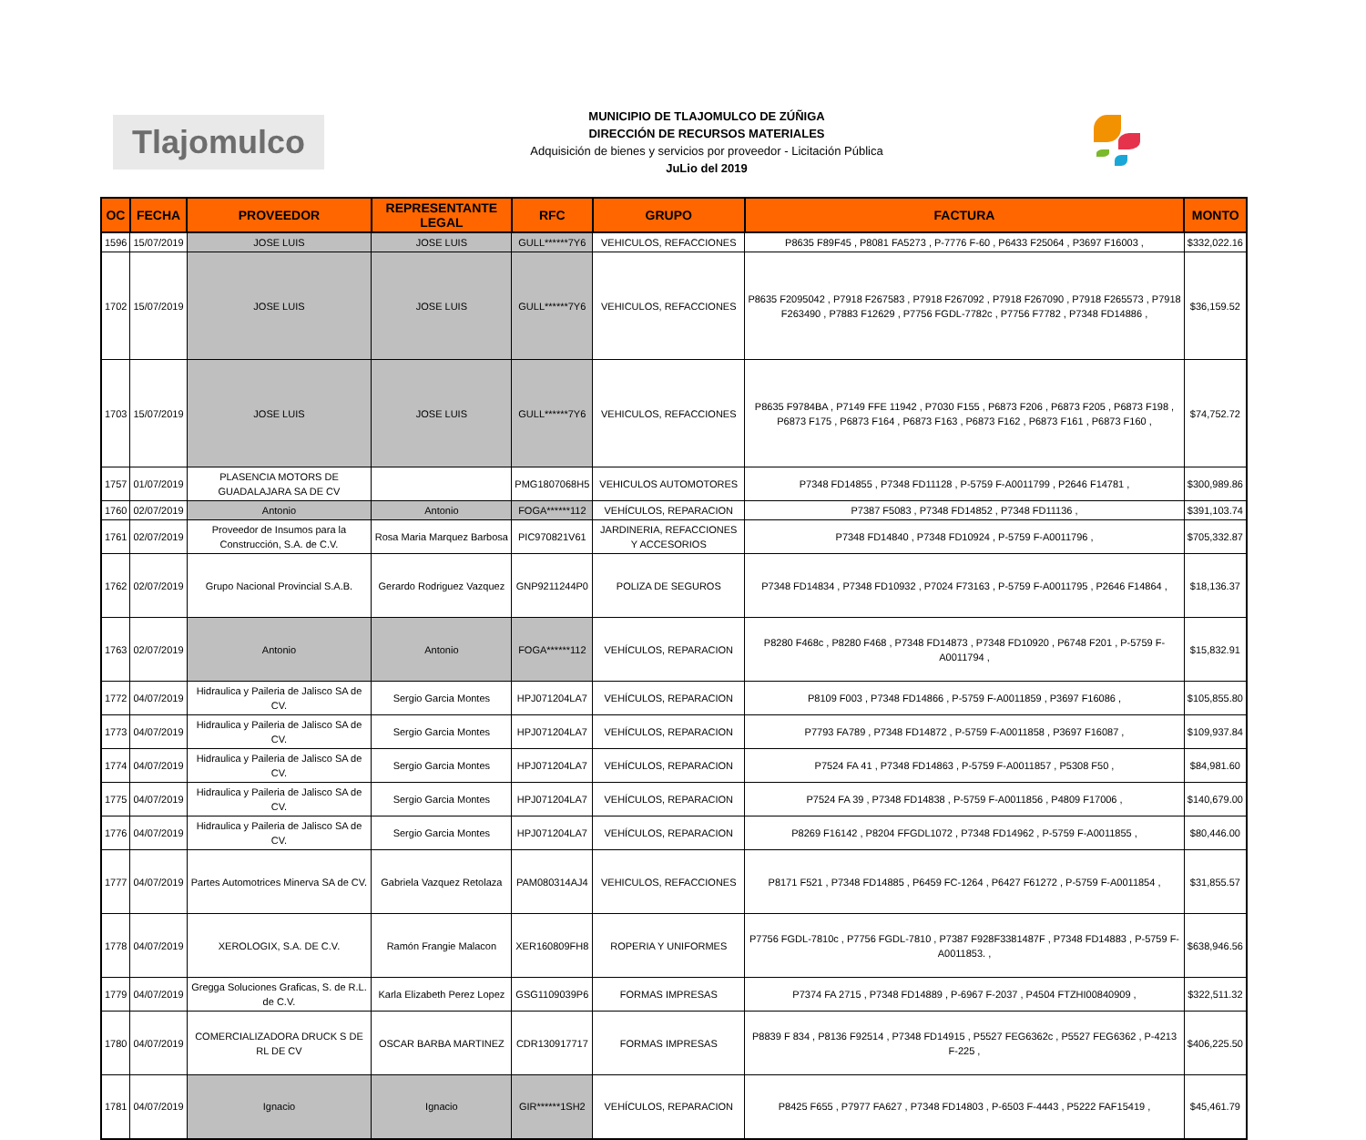Tlajomulco
MUNICIPIO DE TLAJOMULCO DE ZÚÑIGA
DIRECCIÓN DE RECURSOS MATERIALES
Adquisición de bienes y servicios por proveedor - Licitación Pública
JuLio del 2019
| OC | FECHA | PROVEEDOR | REPRESENTANTE LEGAL | RFC | GRUPO | FACTURA | MONTO |
| --- | --- | --- | --- | --- | --- | --- | --- |
| 1596 | 15/07/2019 | JOSE LUIS | JOSE LUIS | GULL******7Y6 | VEHICULOS, REFACCIONES | P8635 F89F45 , P8081 FA5273 , P-7776 F-60 , P6433 F25064 , P3697 F16003 , | $332,022.16 |
| 1702 | 15/07/2019 | JOSE LUIS | JOSE LUIS | GULL******7Y6 | VEHICULOS, REFACCIONES | P8635 F2095042 , P7918 F267583 , P7918 F267092 , P7918 F267090 , P7918 F265573 , P7918 F263490 , P7883 F12629 , P7756 FGDL-7782c , P7756 F7782 , P7348 FD14886 , | $36,159.52 |
| 1703 | 15/07/2019 | JOSE LUIS | JOSE LUIS | GULL******7Y6 | VEHICULOS, REFACCIONES | P8635 F9784BA , P7149 FFE 11942 , P7030 F155 , P6873 F206 , P6873 F205 , P6873 F198 , P6873 F175 , P6873 F164 , P6873 F163 , P6873 F162 , P6873 F161 , P6873 F160 , | $74,752.72 |
| 1757 | 01/07/2019 | PLASENCIA MOTORS DE GUADALAJARA SA DE CV | | PMG1807068H5 | VEHICULOS AUTOMOTORES | P7348 FD14855 , P7348 FD11128 , P-5759 F-A0011799 , P2646 F14781 , | $300,989.86 |
| 1760 | 02/07/2019 | Antonio | Antonio | FOGA******112 | VEHÍCULOS, REPARACION | P7387 F5083 , P7348 FD14852 , P7348 FD11136 , | $391,103.74 |
| 1761 | 02/07/2019 | Proveedor de Insumos para la Construcción, S.A. de C.V. | Rosa Maria Marquez Barbosa | PIC970821V61 | JARDINERIA, REFACCIONES Y ACCESORIOS | P7348 FD14840 , P7348 FD10924 , P-5759 F-A0011796 , | $705,332.87 |
| 1762 | 02/07/2019 | Grupo Nacional Provincial S.A.B. | Gerardo Rodriguez Vazquez | GNP9211244P0 | POLIZA DE SEGUROS | P7348 FD14834 , P7348 FD10932 , P7024 F73163 , P-5759 F-A0011795 , P2646 F14864 , | $18,136.37 |
| 1763 | 02/07/2019 | Antonio | Antonio | FOGA******112 | VEHÍCULOS, REPARACION | P8280 F468c , P8280 F468 , P7348 FD14873 , P7348 FD10920 , P6748 F201 , P-5759 F-A0011794 , | $15,832.91 |
| 1772 | 04/07/2019 | Hidraulica y Paileria de Jalisco SA de CV. | Sergio Garcia Montes | HPJ071204LA7 | VEHÍCULOS, REPARACION | P8109 F003 , P7348 FD14866 , P-5759 F-A0011859 , P3697 F16086 , | $105,855.80 |
| 1773 | 04/07/2019 | Hidraulica y Paileria de Jalisco SA de CV. | Sergio Garcia Montes | HPJ071204LA7 | VEHÍCULOS, REPARACION | P7793 FA789 , P7348 FD14872 , P-5759 F-A0011858 , P3697 F16087 , | $109,937.84 |
| 1774 | 04/07/2019 | Hidraulica y Paileria de Jalisco SA de CV. | Sergio Garcia Montes | HPJ071204LA7 | VEHÍCULOS, REPARACION | P7524 FA 41 , P7348 FD14863 , P-5759 F-A0011857 , P5308 F50 , | $84,981.60 |
| 1775 | 04/07/2019 | Hidraulica y Paileria de Jalisco SA de CV. | Sergio Garcia Montes | HPJ071204LA7 | VEHÍCULOS, REPARACION | P7524 FA 39 , P7348 FD14838 , P-5759 F-A0011856 , P4809 F17006 , | $140,679.00 |
| 1776 | 04/07/2019 | Hidraulica y Paileria de Jalisco SA de CV. | Sergio Garcia Montes | HPJ071204LA7 | VEHÍCULOS, REPARACION | P8269 F16142 , P8204 FFGDL1072 , P7348 FD14962 , P-5759 F-A0011855 , | $80,446.00 |
| 1777 | 04/07/2019 | Partes Automotrices Minerva SA de CV. | Gabriela Vazquez Retolaza | PAM080314AJ4 | VEHICULOS, REFACCIONES | P8171 F521 , P7348 FD14885 , P6459 FC-1264 , P6427 F61272 , P-5759 F-A0011854 , | $31,855.57 |
| 1778 | 04/07/2019 | XEROLOGIX, S.A. DE C.V. | Ramón Frangie Malacon | XER160809FH8 | ROPERIA Y UNIFORMES | P7756 FGDL-7810c , P7756 FGDL-7810 , P7387 F928F3381487F , P7348 FD14883 , P-5759 F-A0011853. , | $638,946.56 |
| 1779 | 04/07/2019 | Gregga Soluciones Graficas, S. de R.L. de C.V. | Karla Elizabeth Perez Lopez | GSG1109039P6 | FORMAS IMPRESAS | P7374 FA 2715 , P7348 FD14889 , P-6967 F-2037 , P4504 FTZHI00840909 , | $322,511.32 |
| 1780 | 04/07/2019 | COMERCIALIZADORA DRUCK S DE RL DE CV | OSCAR BARBA MARTINEZ | CDR130917717 | FORMAS IMPRESAS | P8839 F 834 , P8136 F92514 , P7348 FD14915 , P5527 FEG6362c , P5527 FEG6362 , P-4213 F-225 , | $406,225.50 |
| 1781 | 04/07/2019 | Ignacio | Ignacio | GIR******1SH2 | VEHÍCULOS, REPARACION | P8425 F655 , P7977 FA627 , P7348 FD14803 , P-6503 F-4443 , P5222 FAF15419 , | $45,461.79 |